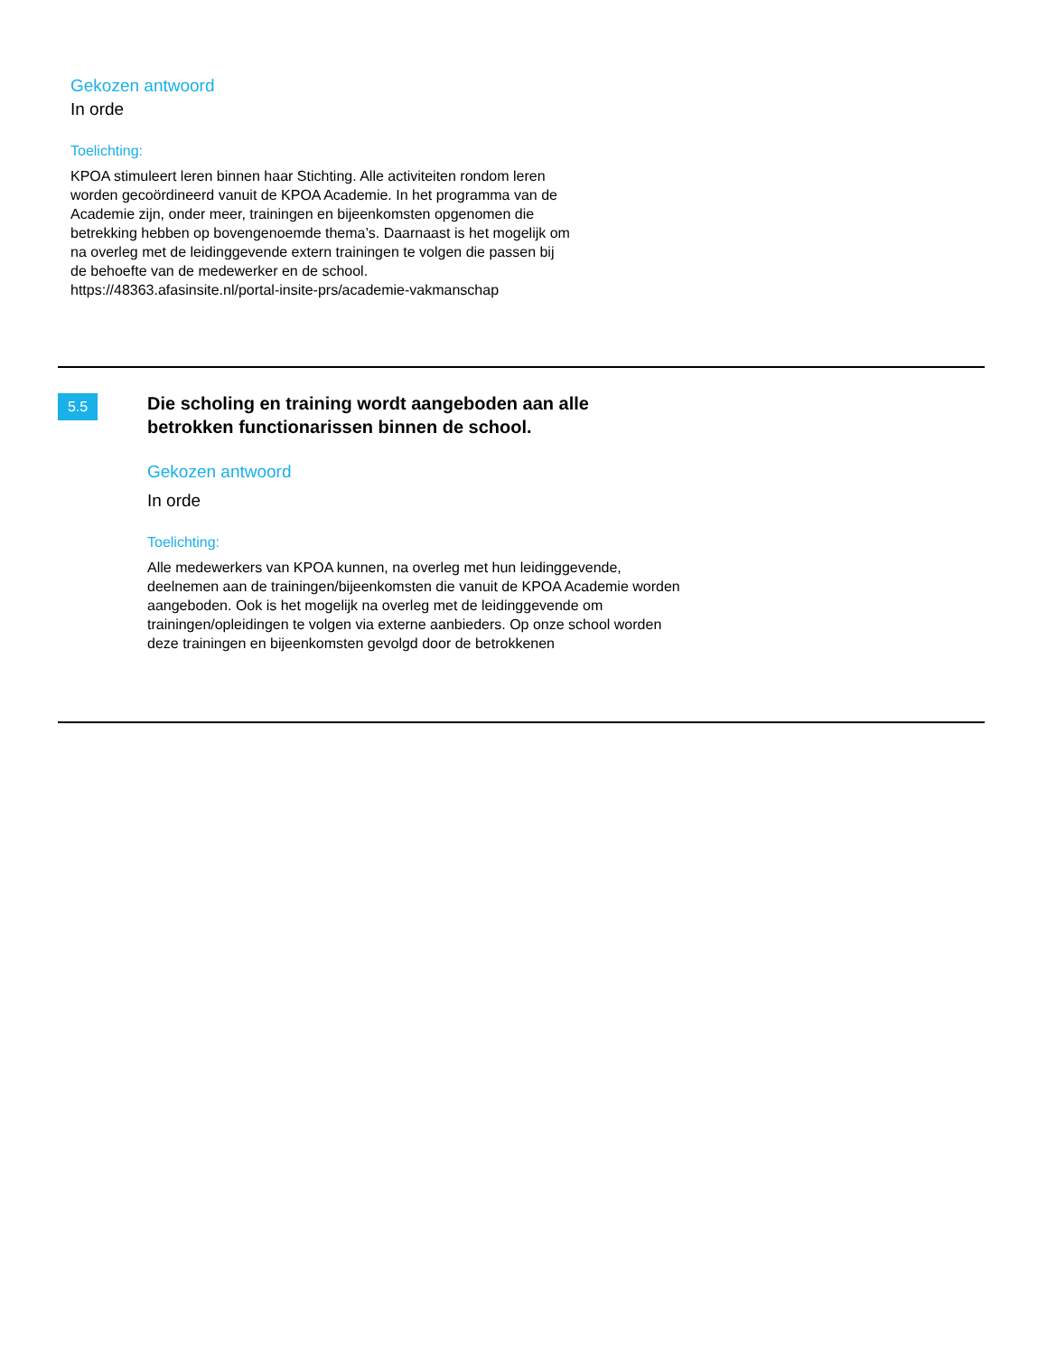Gekozen antwoord
In orde
Toelichting:
KPOA stimuleert leren binnen haar Stichting. Alle activiteiten rondom leren
worden gecoördineerd vanuit de KPOA Academie. In het programma van de
Academie zijn, onder meer, trainingen en bijeenkomsten opgenomen die
betrekking hebben op bovengenoemde thema’s. Daarnaast is het mogelijk om
na overleg met de leidinggevende extern trainingen te volgen die passen bij
de behoefte van de medewerker en de school.
https://48363.afasinsite.nl/portal-insite-prs/academie-vakmanschap
5.5
Die scholing en training wordt aangeboden aan alle betrokken functionarissen binnen de school.
Gekozen antwoord
In orde
Toelichting:
Alle medewerkers van KPOA kunnen, na overleg met hun leidinggevende, deelnemen aan de trainingen/bijeenkomsten die vanuit de KPOA Academie worden aangeboden. Ook is het mogelijk na overleg met de leidinggevende om trainingen/opleidingen te volgen via externe aanbieders. Op onze school worden deze trainingen en bijeenkomsten gevolgd door de betrokkenen